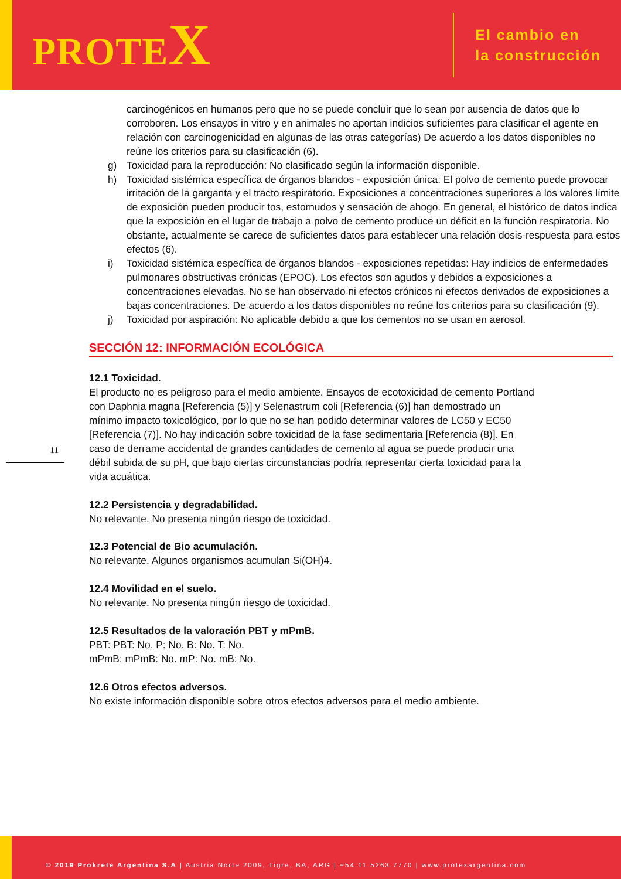PROTEX
El cambio en
la construcción
carcinogénicos en humanos pero que no se puede concluir que lo sean por ausencia de datos que lo corroboren. Los ensayos in vitro y en animales no aportan indicios suficientes para clasificar el agente en relación con carcinogenicidad en algunas de las otras categorías) De acuerdo a los datos disponibles no reúne los criterios para su clasificación (6).
g) Toxicidad para la reproducción: No clasificado según la información disponible.
h) Toxicidad sistémica específica de órganos blandos - exposición única: El polvo de cemento puede provocar irritación de la garganta y el tracto respiratorio. Exposiciones a concentraciones superiores a los valores límite de exposición pueden producir tos, estornudos y sensación de ahogo. En general, el histórico de datos indica que la exposición en el lugar de trabajo a polvo de cemento produce un déficit en la función respiratoria. No obstante, actualmente se carece de suficientes datos para establecer una relación dosis-respuesta para estos efectos (6).
i) Toxicidad sistémica específica de órganos blandos - exposiciones repetidas: Hay indicios de enfermedades pulmonares obstructivas crónicas (EPOC). Los efectos son agudos y debidos a exposiciones a concentraciones elevadas. No se han observado ni efectos crónicos ni efectos derivados de exposiciones a bajas concentraciones. De acuerdo a los datos disponibles no reúne los criterios para su clasificación (9).
j) Toxicidad por aspiración: No aplicable debido a que los cementos no se usan en aerosol.
SECCIÓN 12: INFORMACIÓN ECOLÓGICA
12.1 Toxicidad.
El producto no es peligroso para el medio ambiente. Ensayos de ecotoxicidad de cemento Portland con Daphnia magna [Referencia (5)] y Selenastrum coli [Referencia (6)] han demostrado un mínimo impacto toxicológico, por lo que no se han podido determinar valores de LC50 y EC50 [Referencia (7)]. No hay indicación sobre toxicidad de la fase sedimentaria [Referencia (8)]. En caso de derrame accidental de grandes cantidades de cemento al agua se puede producir una débil subida de su pH, que bajo ciertas circunstancias podría representar cierta toxicidad para la vida acuática.
12.2 Persistencia y degradabilidad.
No relevante. No presenta ningún riesgo de toxicidad.
12.3 Potencial de Bio acumulación.
No relevante. Algunos organismos acumulan Si(OH)4.
12.4 Movilidad en el suelo.
No relevante. No presenta ningún riesgo de toxicidad.
12.5 Resultados de la valoración PBT y mPmB.
PBT: PBT: No. P: No. B: No. T: No.
mPmB: mPmB: No. mP: No. mB: No.
12.6 Otros efectos adversos.
No existe información disponible sobre otros efectos adversos para el medio ambiente.
11
© 2019 Prokrete Argentina S.A | Austria Norte 2009, Tigre, BA, ARG | +54.11.5263.7770 | www.protexargentina.com